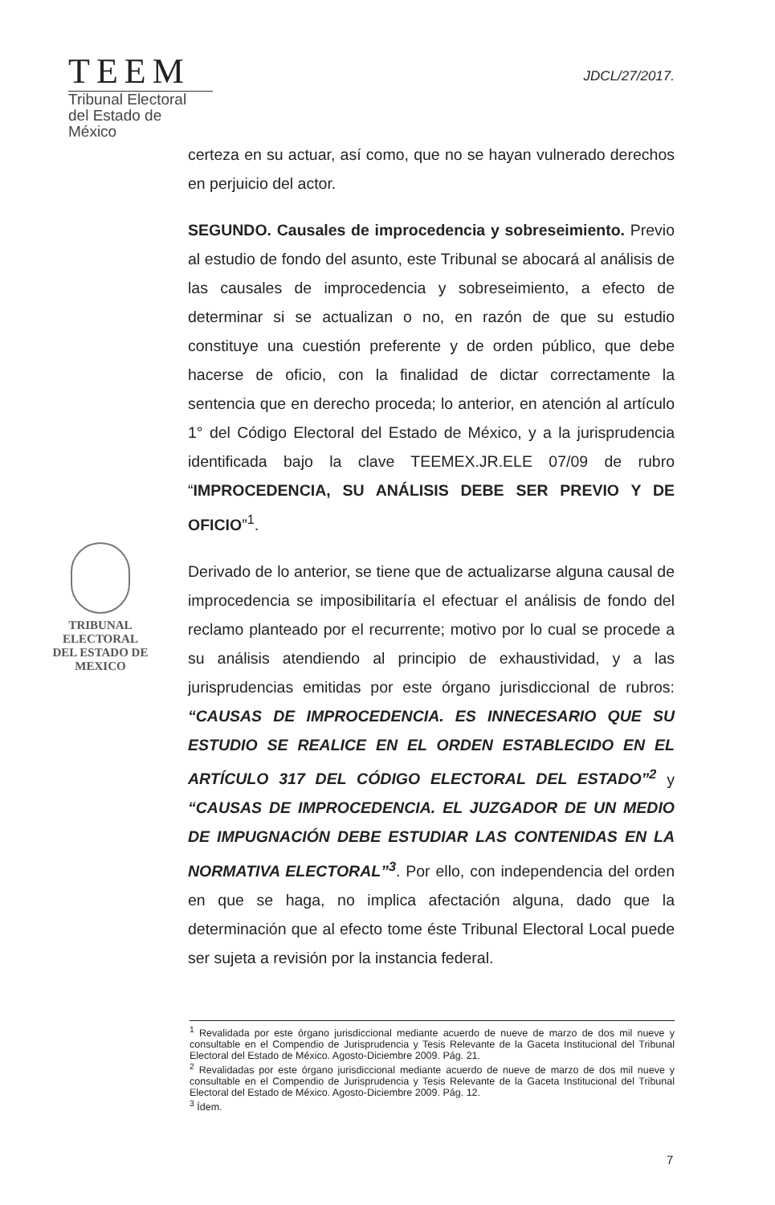TEEM
Tribunal Electoral
del Estado de México
JDCL/27/2017.
TRIBUNAL ELECTORAL
DEL ESTADO DE
MEXICO
certeza en su actuar, así como, que no se hayan vulnerado derechos en perjuicio del actor.
SEGUNDO. Causales de improcedencia y sobreseimiento. Previo al estudio de fondo del asunto, este Tribunal se abocará al análisis de las causales de improcedencia y sobreseimiento, a efecto de determinar si se actualizan o no, en razón de que su estudio constituye una cuestión preferente y de orden público, que debe hacerse de oficio, con la finalidad de dictar correctamente la sentencia que en derecho proceda; lo anterior, en atención al artículo 1° del Código Electoral del Estado de México, y a la jurisprudencia identificada bajo la clave TEEMEX.JR.ELE 07/09 de rubro “IMPROCEDENCIA, SU ANÁLISIS DEBE SER PREVIO Y DE OFICIO”<sup>1</sup>.
Derivado de lo anterior, se tiene que de actualizarse alguna causal de improcedencia se imposibilitaría el efectuar el análisis de fondo del reclamo planteado por el recurrente; motivo por lo cual se procede a su análisis atendiendo al principio de exhaustividad, y a las jurisprudencias emitidas por este órgano jurisdiccional de rubros: “CAUSAS DE IMPROCEDENCIA. ES INNECESARIO QUE SU ESTUDIO SE REALICE EN EL ORDEN ESTABLECIDO EN EL ARTÍCULO 317 DEL CÓDIGO ELECTORAL DEL ESTADO”<sup>2</sup> y “CAUSAS DE IMPROCEDENCIA. EL JUZGADOR DE UN MEDIO DE IMPUGNACIÓN DEBE ESTUDIAR LAS CONTENIDAS EN LA NORMATIVA ELECTORAL”<sup>3</sup>. Por ello, con independencia del orden en que se haga, no implica afectación alguna, dado que la determinación que al efecto tome éste Tribunal Electoral Local puede ser sujeta a revisión por la instancia federal.
<sup>1</sup> Revalidada por este órgano jurisdiccional mediante acuerdo de nueve de marzo de dos mil nueve y consultable en el Compendio de Jurisprudencia y Tesis Relevante de la Gaceta Institucional del Tribunal Electoral del Estado de México. Agosto-Diciembre 2009. Pág. 21.
<sup>2</sup> Revalidadas por este órgano jurisdiccional mediante acuerdo de nueve de marzo de dos mil nueve y consultable en el Compendio de Jurisprudencia y Tesis Relevante de la Gaceta Institucional del Tribunal Electoral del Estado de México. Agosto-Diciembre 2009. Pág. 12.
<sup>3</sup> Ídem.
7